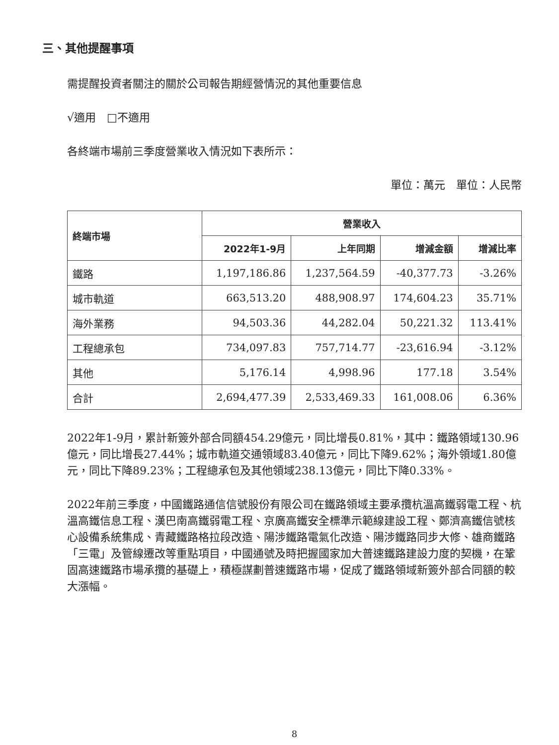三、其他提醒事項
需提醒投資者關注的關於公司報告期經營情況的其他重要信息
√適用　□不適用
各終端市場前三季度營業收入情況如下表所示：
單位：萬元　單位：人民幣
| 終端市場 | 營業收入 | | | |
| --- | --- | --- | --- | --- |
| | 2022年1-9月 | 上年同期 | 增減金額 | 增減比率 |
| 鐵路 | 1,197,186.86 | 1,237,564.59 | -40,377.73 | -3.26% |
| 城市軌道 | 663,513.20 | 488,908.97 | 174,604.23 | 35.71% |
| 海外業務 | 94,503.36 | 44,282.04 | 50,221.32 | 113.41% |
| 工程總承包 | 734,097.83 | 757,714.77 | -23,616.94 | -3.12% |
| 其他 | 5,176.14 | 4,998.96 | 177.18 | 3.54% |
| 合計 | 2,694,477.39 | 2,533,469.33 | 161,008.06 | 6.36% |
2022年1-9月，累計新簽外部合同額454.29億元，同比增長0.81%，其中：鐵路領域130.96億元，同比增長27.44%；城市軌道交通領域83.40億元，同比下降9.62%；海外領域1.80億元，同比下降89.23%；工程總承包及其他領域238.13億元，同比下降0.33%。
2022年前三季度，中國鐵路通信信號股份有限公司在鐵路領域主要承攬杭溫高鐵弱電工程、杭溫高鐵信息工程、漢巴南高鐵弱電工程、京廣高鐵安全標準示範線建設工程、鄭濟高鐵信號核心設備系統集成、青藏鐵路格拉段改造、陽涉鐵路電氣化改造、陽涉鐵路同步大修、雄商鐵路「三電」及管線遷改等重點項目，中國通號及時把握國家加大普速鐵路建設力度的契機，在鞏固高速鐵路市場承攬的基礎上，積極謀劃普速鐵路市場，促成了鐵路領域新簽外部合同額的較大漲幅。
8